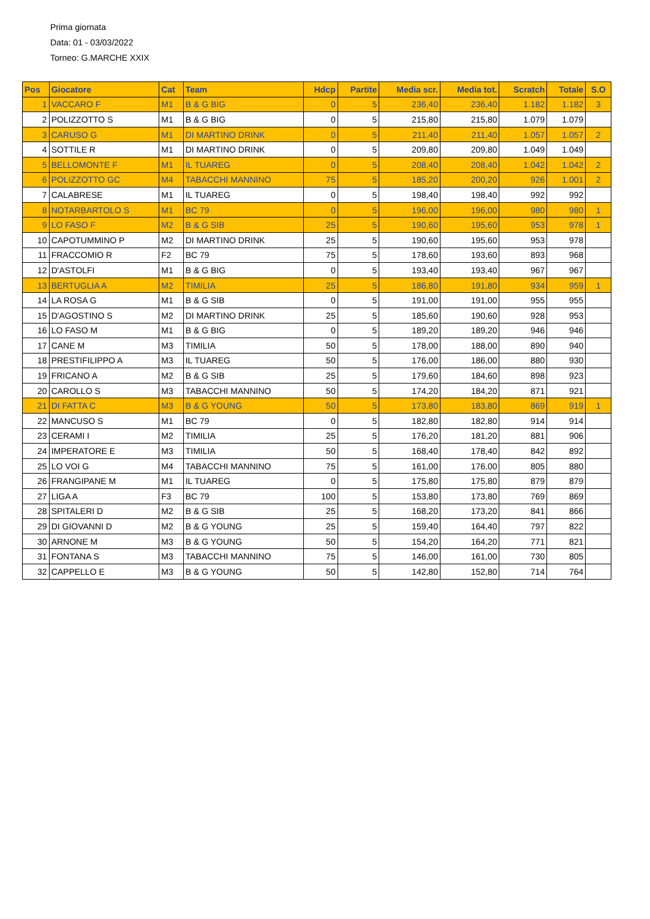Prima giornata
Data: 01 - 03/03/2022
Torneo: G.MARCHE XXIX
| Pos | Giocatore | Cat | Team | Hdcp | Partite | Media scr. | Media tot. | Scratch | Totale | S.O |
| --- | --- | --- | --- | --- | --- | --- | --- | --- | --- | --- |
| 1 | VACCARO F | M1 | B & G BIG | 0 | 5 | 236,40 | 236,40 | 1.182 | 1.182 | 3 |
| 2 | POLIZZOTTO S | M1 | B & G BIG | 0 | 5 | 215,80 | 215,80 | 1.079 | 1.079 | |
| 3 | CARUSO G | M1 | DI MARTINO DRINK | 0 | 5 | 211,40 | 211,40 | 1.057 | 1.057 | 2 |
| 4 | SOTTILE R | M1 | DI MARTINO DRINK | 0 | 5 | 209,80 | 209,80 | 1.049 | 1.049 | |
| 5 | BELLOMONTE F | M1 | IL TUAREG | 0 | 5 | 208,40 | 208,40 | 1.042 | 1.042 | 2 |
| 6 | POLIZZOTTO GC | M4 | TABACCHI MANNINO | 75 | 5 | 185,20 | 200,20 | 926 | 1.001 | 2 |
| 7 | CALABRESE | M1 | IL TUAREG | 0 | 5 | 198,40 | 198,40 | 992 | 992 | |
| 8 | NOTARBARTOLO S | M1 | BC 79 | 0 | 5 | 196,00 | 196,00 | 980 | 980 | 1 |
| 9 | LO FASO F | M2 | B & G SIB | 25 | 5 | 190,60 | 195,60 | 953 | 978 | 1 |
| 10 | CAPOTUMMINO P | M2 | DI MARTINO DRINK | 25 | 5 | 190,60 | 195,60 | 953 | 978 | |
| 11 | FRACCOMIO R | F2 | BC 79 | 75 | 5 | 178,60 | 193,60 | 893 | 968 | |
| 12 | D'ASTOLFI | M1 | B & G BIG | 0 | 5 | 193,40 | 193,40 | 967 | 967 | |
| 13 | BERTUGLIA A | M2 | TIMILIA | 25 | 5 | 186,80 | 191,80 | 934 | 959 | 1 |
| 14 | LA ROSA G | M1 | B & G SIB | 0 | 5 | 191,00 | 191,00 | 955 | 955 | |
| 15 | D'AGOSTINO S | M2 | DI MARTINO DRINK | 25 | 5 | 185,60 | 190,60 | 928 | 953 | |
| 16 | LO FASO M | M1 | B & G BIG | 0 | 5 | 189,20 | 189,20 | 946 | 946 | |
| 17 | CANE M | M3 | TIMILIA | 50 | 5 | 178,00 | 188,00 | 890 | 940 | |
| 18 | PRESTIFILIPPO A | M3 | IL TUAREG | 50 | 5 | 176,00 | 186,00 | 880 | 930 | |
| 19 | FRICANO A | M2 | B & G SIB | 25 | 5 | 179,60 | 184,60 | 898 | 923 | |
| 20 | CAROLLO S | M3 | TABACCHI MANNINO | 50 | 5 | 174,20 | 184,20 | 871 | 921 | |
| 21 | DI FATTA C | M3 | B & G YOUNG | 50 | 5 | 173,80 | 183,80 | 869 | 919 | 1 |
| 22 | MANCUSO S | M1 | BC 79 | 0 | 5 | 182,80 | 182,80 | 914 | 914 | |
| 23 | CERAMI I | M2 | TIMILIA | 25 | 5 | 176,20 | 181,20 | 881 | 906 | |
| 24 | IMPERATORE E | M3 | TIMILIA | 50 | 5 | 168,40 | 178,40 | 842 | 892 | |
| 25 | LO VOI G | M4 | TABACCHI MANNINO | 75 | 5 | 161,00 | 176,00 | 805 | 880 | |
| 26 | FRANGIPANE M | M1 | IL TUAREG | 0 | 5 | 175,80 | 175,80 | 879 | 879 | |
| 27 | LIGA A | F3 | BC 79 | 100 | 5 | 153,80 | 173,80 | 769 | 869 | |
| 28 | SPITALERI D | M2 | B & G SIB | 25 | 5 | 168,20 | 173,20 | 841 | 866 | |
| 29 | DI GIOVANNI D | M2 | B & G YOUNG | 25 | 5 | 159,40 | 164,40 | 797 | 822 | |
| 30 | ARNONE M | M3 | B & G YOUNG | 50 | 5 | 154,20 | 164,20 | 771 | 821 | |
| 31 | FONTANA S | M3 | TABACCHI MANNINO | 75 | 5 | 146,00 | 161,00 | 730 | 805 | |
| 32 | CAPPELLO E | M3 | B & G YOUNG | 50 | 5 | 142,80 | 152,80 | 714 | 764 | |